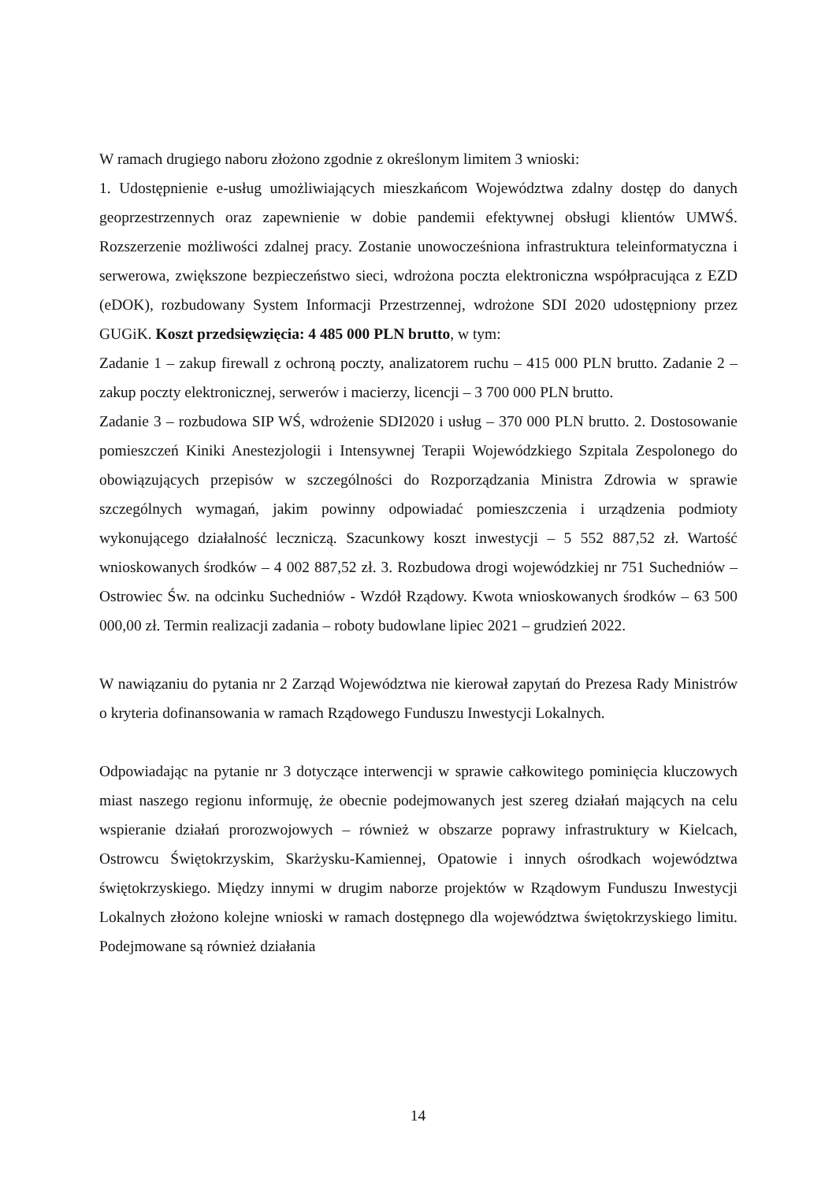W ramach drugiego naboru złożono zgodnie z określonym limitem 3 wnioski:
1. Udostępnienie e-usług umożliwiających mieszkańcom Województwa zdalny dostęp do danych geoprzestrzennych oraz zapewnienie w dobie pandemii efektywnej obsługi klientów UMWŚ. Rozszerzenie możliwości zdalnej pracy. Zostanie unowocześniona infrastruktura teleinformatyczna i serwerowa, zwiększone bezpieczeństwo sieci, wdrożona poczta elektroniczna współpracująca z EZD (eDOK), rozbudowany System Informacji Przestrzennej, wdrożone SDI 2020 udostępniony przez GUGiK. Koszt przedsięwzięcia: 4 485 000 PLN brutto, w tym:
Zadanie 1 – zakup firewall z ochroną poczty, analizatorem ruchu – 415 000 PLN brutto. Zadanie 2 – zakup poczty elektronicznej, serwerów i macierzy, licencji – 3 700 000 PLN brutto.
Zadanie 3 – rozbudowa SIP WŚ, wdrożenie SDI2020 i usług – 370 000 PLN brutto. 2. Dostosowanie pomieszczeń Kiniki Anestezjologii i Intensywnej Terapii Wojewódzkiego Szpitala Zespolonego do obowiązujących przepisów w szczególności do Rozporządzania Ministra Zdrowia w sprawie szczególnych wymagań, jakim powinny odpowiadać pomieszczenia i urządzenia podmioty wykonującego działalność leczniczą. Szacunkowy koszt inwestycji – 5 552 887,52 zł. Wartość wnioskowanych środków – 4 002 887,52 zł. 3. Rozbudowa drogi wojewódzkiej nr 751 Suchedniów – Ostrowiec Św. na odcinku Suchedniów - Wzdół Rządowy. Kwota wnioskowanych środków – 63 500 000,00 zł. Termin realizacji zadania – roboty budowlane lipiec 2021 – grudzień 2022.
W nawiązaniu do pytania nr 2 Zarząd Województwa nie kierował zapytań do Prezesa Rady Ministrów o kryteria dofinansowania w ramach Rządowego Funduszu Inwestycji Lokalnych.
Odpowiadając na pytanie nr 3 dotyczące interwencji w sprawie całkowitego pominięcia kluczowych miast naszego regionu informuję, że obecnie podejmowanych jest szereg działań mających na celu wspieranie działań prorozwojowych – również w obszarze poprawy infrastruktury w Kielcach, Ostrowcu Świętokrzyskim, Skarżysku-Kamiennej, Opatowie i innych ośrodkach województwa świętokrzyskiego. Między innymi w drugim naborze projektów w Rządowym Funduszu Inwestycji Lokalnych złożono kolejne wnioski w ramach dostępnego dla województwa świętokrzyskiego limitu. Podejmowane są również działania
14